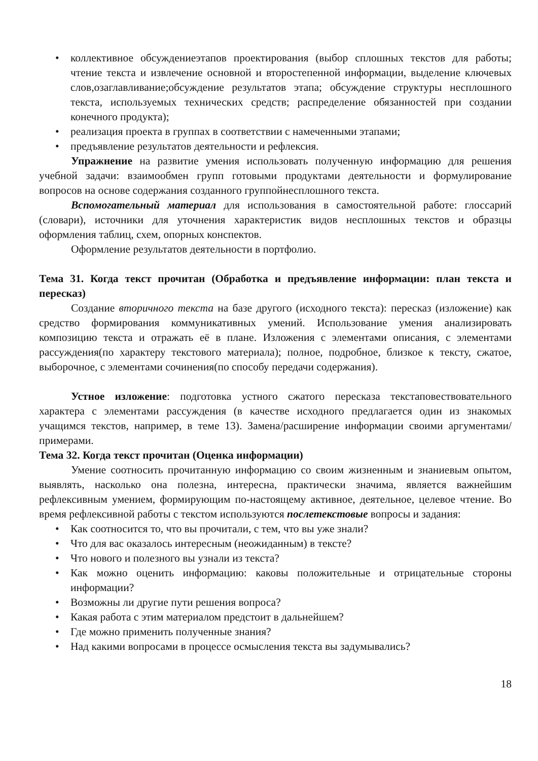• коллективное обсуждениеэтапов проектирования (выбор сплошных текстов для работы; чтение текста и извлечение основной и второстепенной информации, выделение ключевых слов,озаглавливание;обсуждение результатов этапа; обсуждение структуры несплошного текста, используемых технических средств; распределение обязанностей при создании конечного продукта);
• реализация проекта в группах в соответствии с намеченными этапами;
• предъявление результатов деятельности и рефлексия.
Упражнение на развитие умения использовать полученную информацию для решения учебной задачи: взаимообмен групп готовыми продуктами деятельности и формулирование вопросов на основе содержания созданного группойнесплошного текста.
Вспомогательный материал для использования в самостоятельной работе: глоссарий (словари), источники для уточнения характеристик видов несплошных текстов и образцы оформления таблиц, схем, опорных конспектов.
Оформление результатов деятельности в портфолио.
Тема 31. Когда текст прочитан (Обработка и предъявление информации: план текста и пересказ)
Создание вторичного текста на базе другого (исходного текста): пересказ (изложение) как средство формирования коммуникативных умений. Использование умения анализировать композицию текста и отражать её в плане. Изложения с элементами описания, с элементами рассуждения(по характеру текстового материала); полное, подробное, близкое к тексту, сжатое, выборочное, с элементами сочинения(по способу передачи содержания).
Устное изложение: подготовка устного сжатого пересказа текстаповествовательного характера с элементами рассуждения (в качестве исходного предлагается один из знакомых учащимся текстов, например, в теме 13). Замена/расширение информации своими аргументами/примерами.
Тема 32. Когда текст прочитан (Оценка информации)
Умение соотносить прочитанную информацию со своим жизненным и знаниевым опытом, выявлять, насколько она полезна, интересна, практически значима, является важнейшим рефлексивным умением, формирующим по-настоящему активное, деятельное, целевое чтение. Во время рефлексивной работы с текстом используются послетекстовые вопросы и задания:
• Как соотносится то, что вы прочитали, с тем, что вы уже знали?
• Что для вас оказалось интересным (неожиданным) в тексте?
• Что нового и полезного вы узнали из текста?
• Как можно оценить информацию: каковы положительные и отрицательные стороны информации?
• Возможны ли другие пути решения вопроса?
• Какая работа с этим материалом предстоит в дальнейшем?
• Где можно применить полученные знания?
• Над какими вопросами в процессе осмысления текста вы задумывались?
18